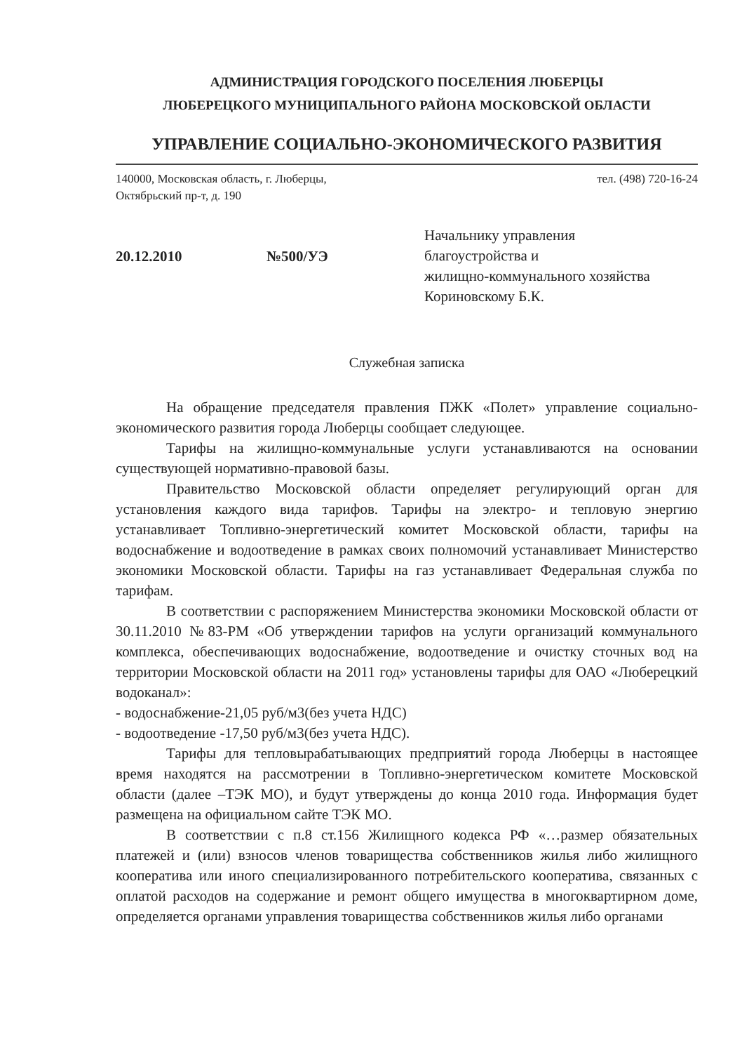АДМИНИСТРАЦИЯ ГОРОДСКОГО ПОСЕЛЕНИЯ ЛЮБЕРЦЫ
ЛЮБЕРЕЦКОГО МУНИЦИПАЛЬНОГО РАЙОНА МОСКОВСКОЙ ОБЛАСТИ
УПРАВЛЕНИЕ СОЦИАЛЬНО-ЭКОНОМИЧЕСКОГО РАЗВИТИЯ
140000, Московская область, г. Люберцы,
Октябрьский пр-т, д. 190
тел. (498) 720-16-24
20.12.2010 №500/УЭ
Начальнику управления
благоустройства и
жилищно-коммунального хозяйства
Кориновскому Б.К.
Служебная записка
На обращение председателя правления ПЖК «Полет» управление социально-экономического развития города Люберцы сообщает следующее.
Тарифы на жилищно-коммунальные услуги устанавливаются на основании существующей нормативно-правовой базы.
Правительство Московской области определяет регулирующий орган для установления каждого вида тарифов. Тарифы на электро- и тепловую энергию устанавливает Топливно-энергетический комитет Московской области, тарифы на водоснабжение и водоотведение в рамках своих полномочий устанавливает Министерство экономики Московской области. Тарифы на газ устанавливает Федеральная служба по тарифам.
В соответствии с распоряжением Министерства экономики Московской области от 30.11.2010 №83-РМ «Об утверждении тарифов на услуги организаций коммунального комплекса, обеспечивающих водоснабжение, водоотведение и очистку сточных вод на территории Московской области на 2011 год» установлены тарифы для ОАО «Люберецкий водоканал»:
- водоснабжение-21,05 руб/м3(без учета НДС)
- водоотведение -17,50 руб/м3(без учета НДС).
Тарифы для тепловырабатывающих предприятий города Люберцы в настоящее время находятся на рассмотрении в Топливно-энергетическом комитете Московской области (далее –ТЭК МО), и будут утверждены до конца 2010 года. Информация будет размещена на официальном сайте ТЭК МО.
В соответствии с п.8 ст.156 Жилищного кодекса РФ «…размер обязательных платежей и (или) взносов членов товарищества собственников жилья либо жилищного кооператива или иного специализированного потребительского кооператива, связанных с оплатой расходов на содержание и ремонт общего имущества в многоквартирном доме, определяется органами управления товарищества собственников жилья либо органами